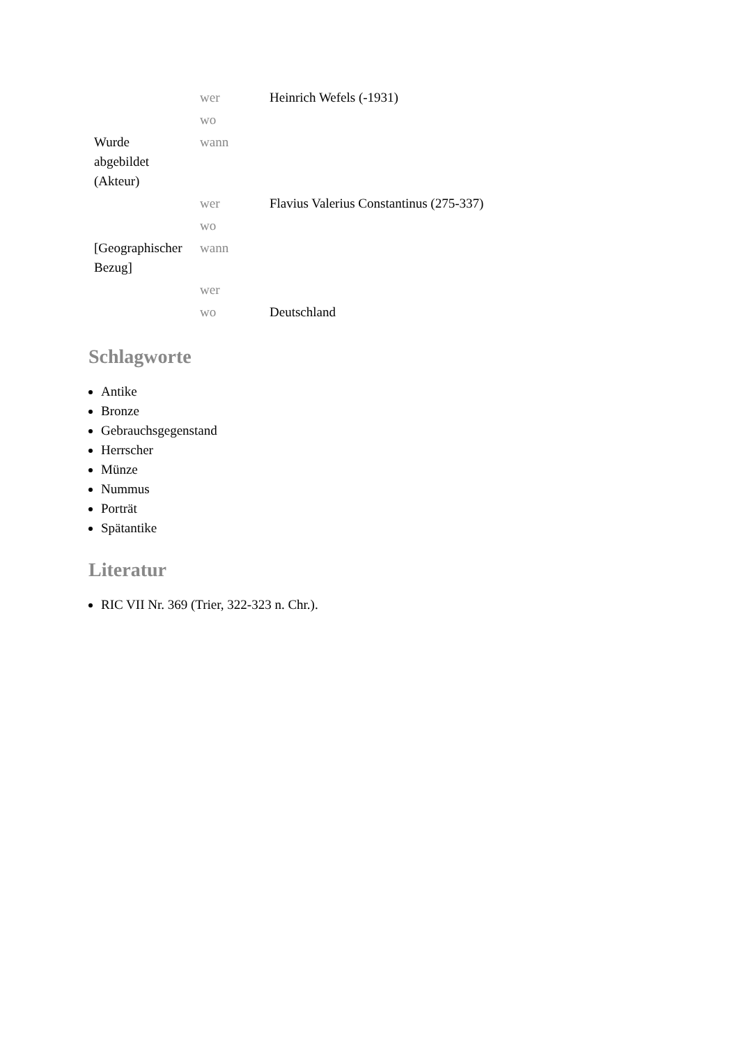| | wer | Heinrich Wefels (-1931) |
| | wo | |
| Wurde abgebildet (Akteur) | wann | |
| | wer | Flavius Valerius Constantinus (275-337) |
| | wo | |
| [Geographischer Bezug] | wann | |
| | wer | |
| | wo | Deutschland |
Schlagworte
Antike
Bronze
Gebrauchsgegenstand
Herrscher
Münze
Nummus
Porträt
Spätantike
Literatur
RIC VII Nr. 369 (Trier, 322-323 n. Chr.).